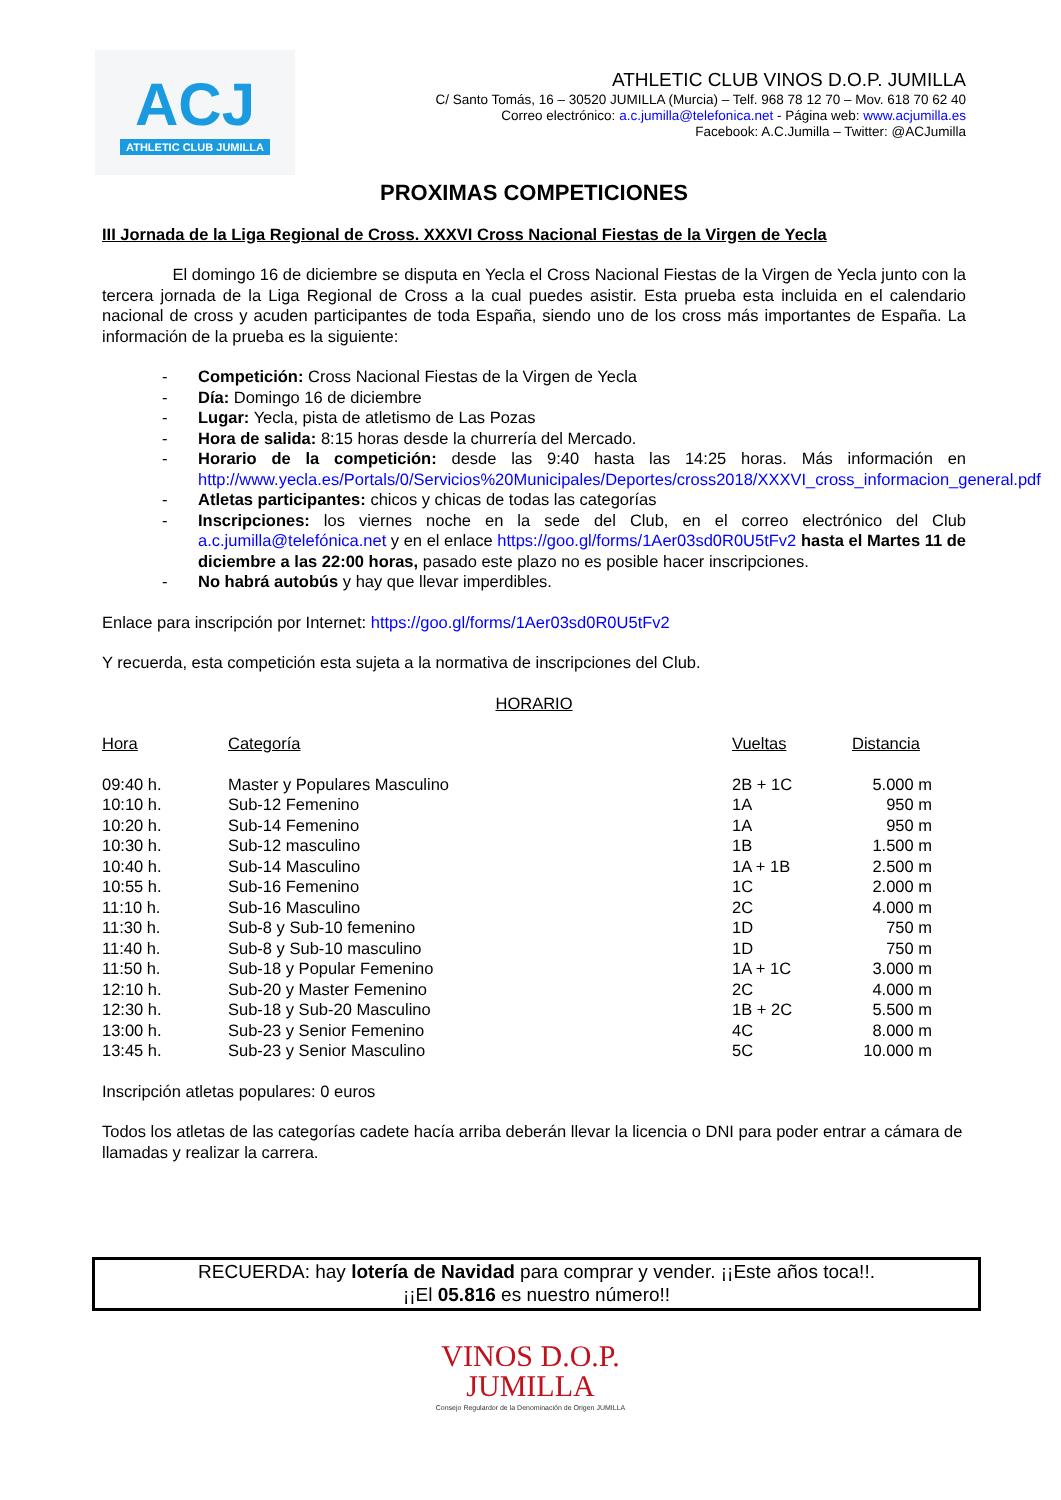ACJ
ATHLETIC CLUB JUMILLA
ATHLETIC CLUB VINOS D.O.P. JUMILLA
C/ Santo Tomás, 16 – 30520 JUMILLA (Murcia) – Telf. 968 78 12 70 – Mov. 618 70 62 40
Correo electrónico: a.c.jumilla@telefonica.net - Página web: www.acjumilla.es
Facebook: A.C.Jumilla – Twitter: @ACJumilla
PROXIMAS COMPETICIONES
III Jornada de la Liga Regional de Cross. XXXVI Cross Nacional Fiestas de la Virgen de Yecla
El domingo 16 de diciembre se disputa en Yecla el Cross Nacional Fiestas de la Virgen de Yecla junto con la tercera jornada de la Liga Regional de Cross a la cual puedes asistir. Esta prueba esta incluida en el calendario nacional de cross y acuden participantes de toda España, siendo uno de los cross más importantes de España. La información de la prueba es la siguiente:
- Competición: Cross Nacional Fiestas de la Virgen de Yecla
- Día: Domingo 16 de diciembre
- Lugar: Yecla, pista de atletismo de Las Pozas
- Hora de salida: 8:15 horas desde la churrería del Mercado.
- Horario de la competición: desde las 9:40 hasta las 14:25 horas. Más información en http://www.yecla.es/Portals/0/Servicios%20Municipales/Deportes/cross2018/XXXVI_cross_informacion_general.pdf
- Atletas participantes: chicos y chicas de todas las categorías
- Inscripciones: los viernes noche en la sede del Club, en el correo electrónico del Club a.c.jumilla@telefónica.net y en el enlace https://goo.gl/forms/1Aer03sd0R0U5tFv2 hasta el Martes 11 de diciembre a las 22:00 horas, pasado este plazo no es posible hacer inscripciones.
- No habrá autobús y hay que llevar imperdibles.
Enlace para inscripción por Internet: https://goo.gl/forms/1Aer03sd0R0U5tFv2
Y recuerda, esta competición esta sujeta a la normativa de inscripciones del Club.
HORARIO
| Hora | Categoría | Vueltas | Distancia |
| --- | --- | --- | --- |
| 09:40 h. | Master y Populares Masculino | 2B + 1C | 5.000 m |
| 10:10 h. | Sub-12 Femenino | 1A | 950 m |
| 10:20 h. | Sub-14 Femenino | 1A | 950 m |
| 10:30 h. | Sub-12 masculino | 1B | 1.500 m |
| 10:40 h. | Sub-14 Masculino | 1A + 1B | 2.500 m |
| 10:55 h. | Sub-16 Femenino | 1C | 2.000 m |
| 11:10 h. | Sub-16 Masculino | 2C | 4.000 m |
| 11:30 h. | Sub-8 y Sub-10 femenino | 1D | 750 m |
| 11:40 h. | Sub-8 y Sub-10 masculino | 1D | 750 m |
| 11:50 h. | Sub-18 y Popular Femenino | 1A + 1C | 3.000 m |
| 12:10 h. | Sub-20 y Master Femenino | 2C | 4.000 m |
| 12:30 h. | Sub-18 y Sub-20 Masculino | 1B + 2C | 5.500 m |
| 13:00 h. | Sub-23 y Senior Femenino | 4C | 8.000 m |
| 13:45 h. | Sub-23 y Senior Masculino | 5C | 10.000 m |
Inscripción atletas populares: 0 euros
Todos los atletas de las categorías cadete hacía arriba deberán llevar la licencia o DNI para poder entrar a cámara de llamadas y realizar la carrera.
RECUERDA: hay lotería de Navidad para comprar y vender. ¡¡Este años toca!!.
¡¡El 05.816 es nuestro número!!
VINOS D.O.P.
JUMILLA
Consejo Regulardor de la Denominación de Origen JUMILLA